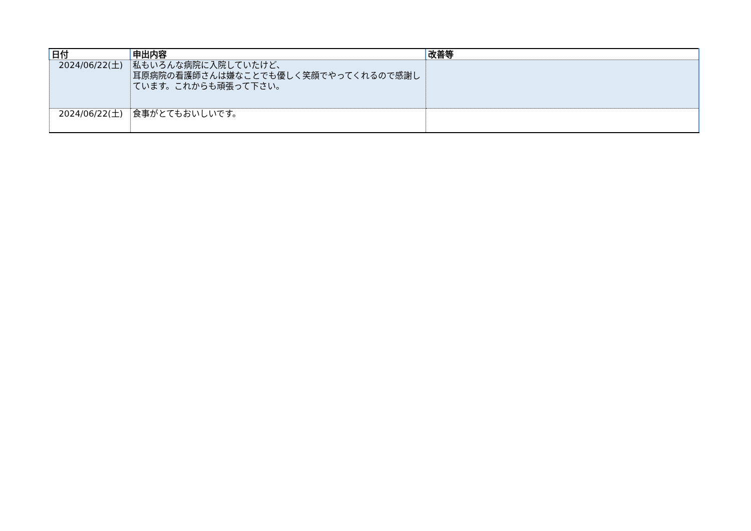| 日付 | 申出内容 | 改善等 |
| --- | --- | --- |
| 2024/06/22(土) | 私もいろんな病院に入院していたけど、 耳原病院の看護師さんは嫌なことでも優しく笑顔でやってくれるので感謝しています。これからも頑張って下さい。 | |
| 2024/06/22(土) | 食事がとてもおいしいです。 | |